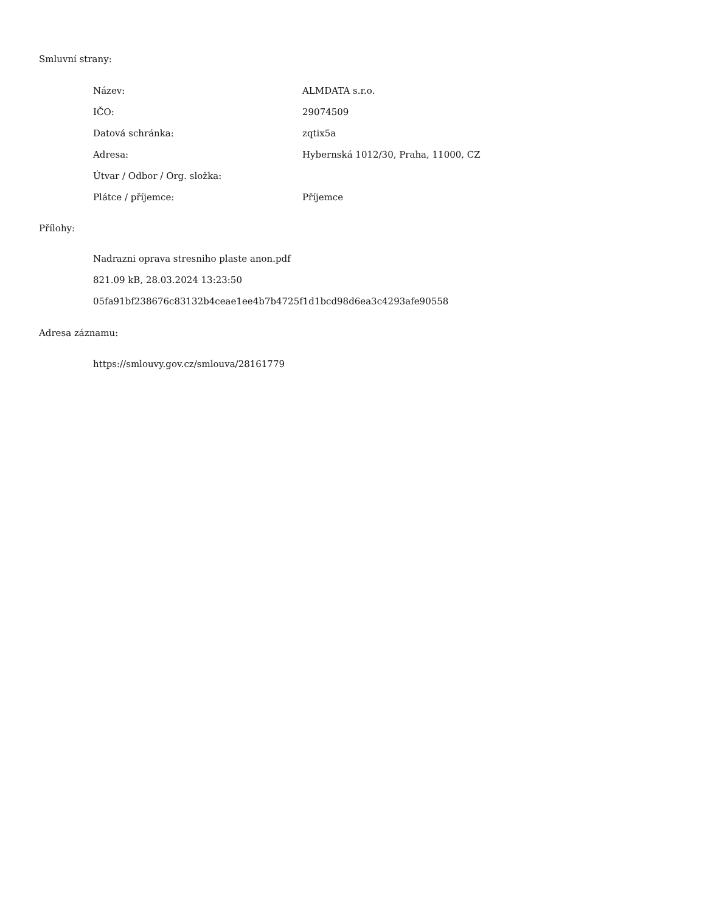Smluvní strany:
| Název: | ALMDATA s.r.o. |
| IČO: | 29074509 |
| Datová schránka: | zqtix5a |
| Adresa: | Hybernská 1012/30, Praha, 11000, CZ |
| Útvar / Odbor / Org. složka: | |
| Plátce / příjemce: | Příjemce |
Přílohy:
Nadrazni oprava stresniho plaste anon.pdf
821.09 kB, 28.03.2024 13:23:50
05fa91bf238676c83132b4ceae1ee4b7b4725f1d1bcd98d6ea3c4293afe90558
Adresa záznamu:
https://smlouvy.gov.cz/smlouva/28161779